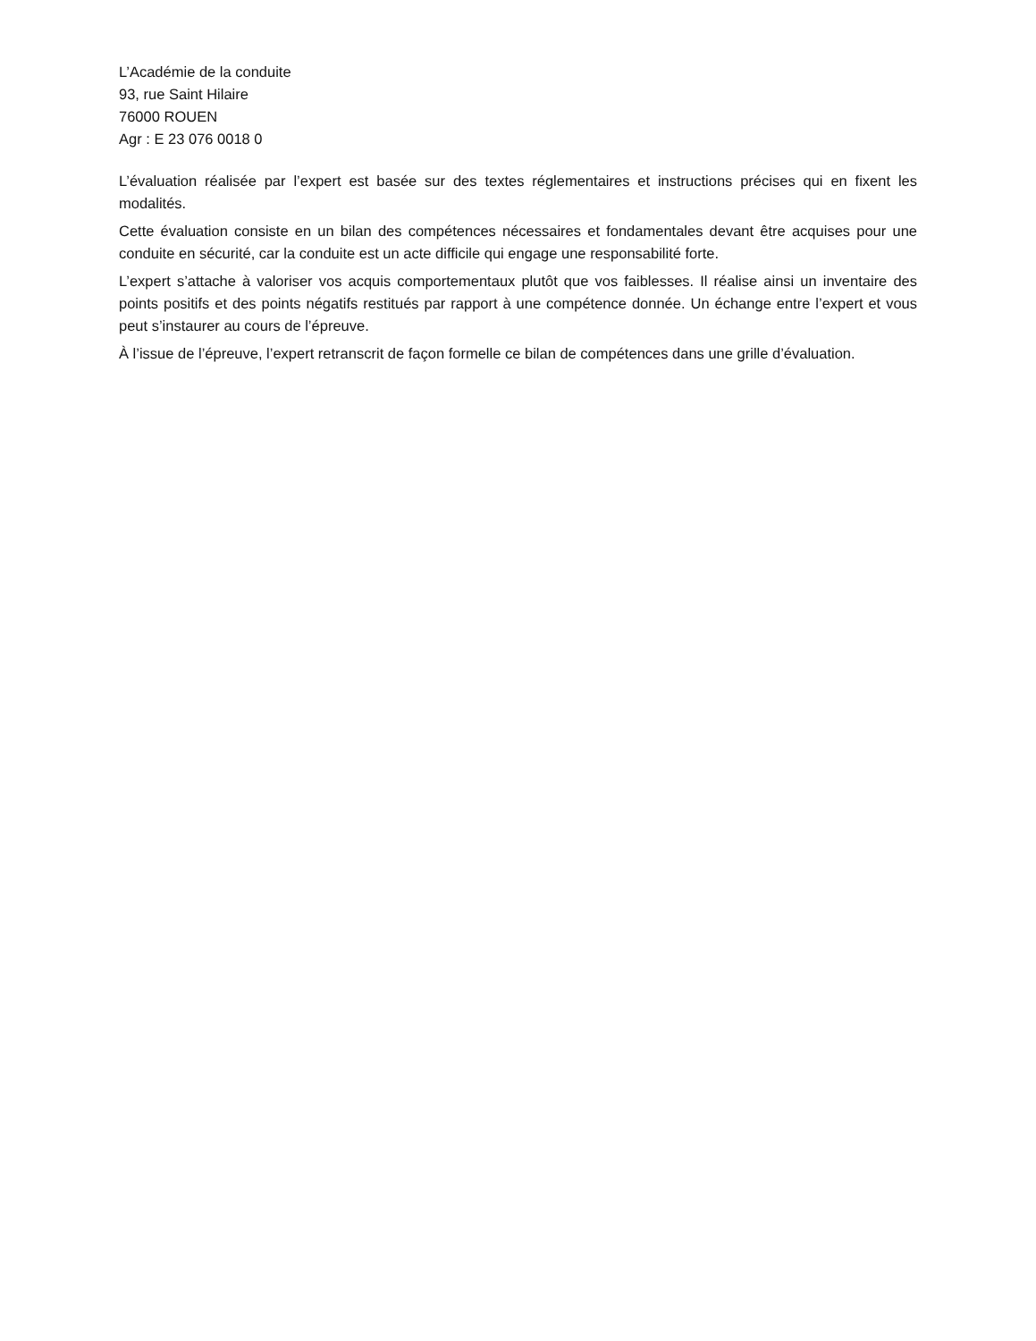L’Académie de la conduite
93, rue Saint Hilaire
76000 ROUEN
Agr : E 23 076 0018 0
L’évaluation réalisée par l’expert est basée sur des textes réglementaires et instructions précises qui en fixent les modalités.
Cette évaluation consiste en un bilan des compétences nécessaires et fondamentales devant être acquises pour une conduite en sécurité, car la conduite est un acte difficile qui engage une responsabilité forte.
L’expert s’attache à valoriser vos acquis comportementaux plutôt que vos faiblesses. Il réalise ainsi un inventaire des points positifs et des points négatifs restitués par rapport à une compétence donnée. Un échange entre l’expert et vous peut s’instaurer au cours de l’épreuve.
À l’issue de l’épreuve, l’expert retranscrit de façon formelle ce bilan de compétences dans une grille d’évaluation.